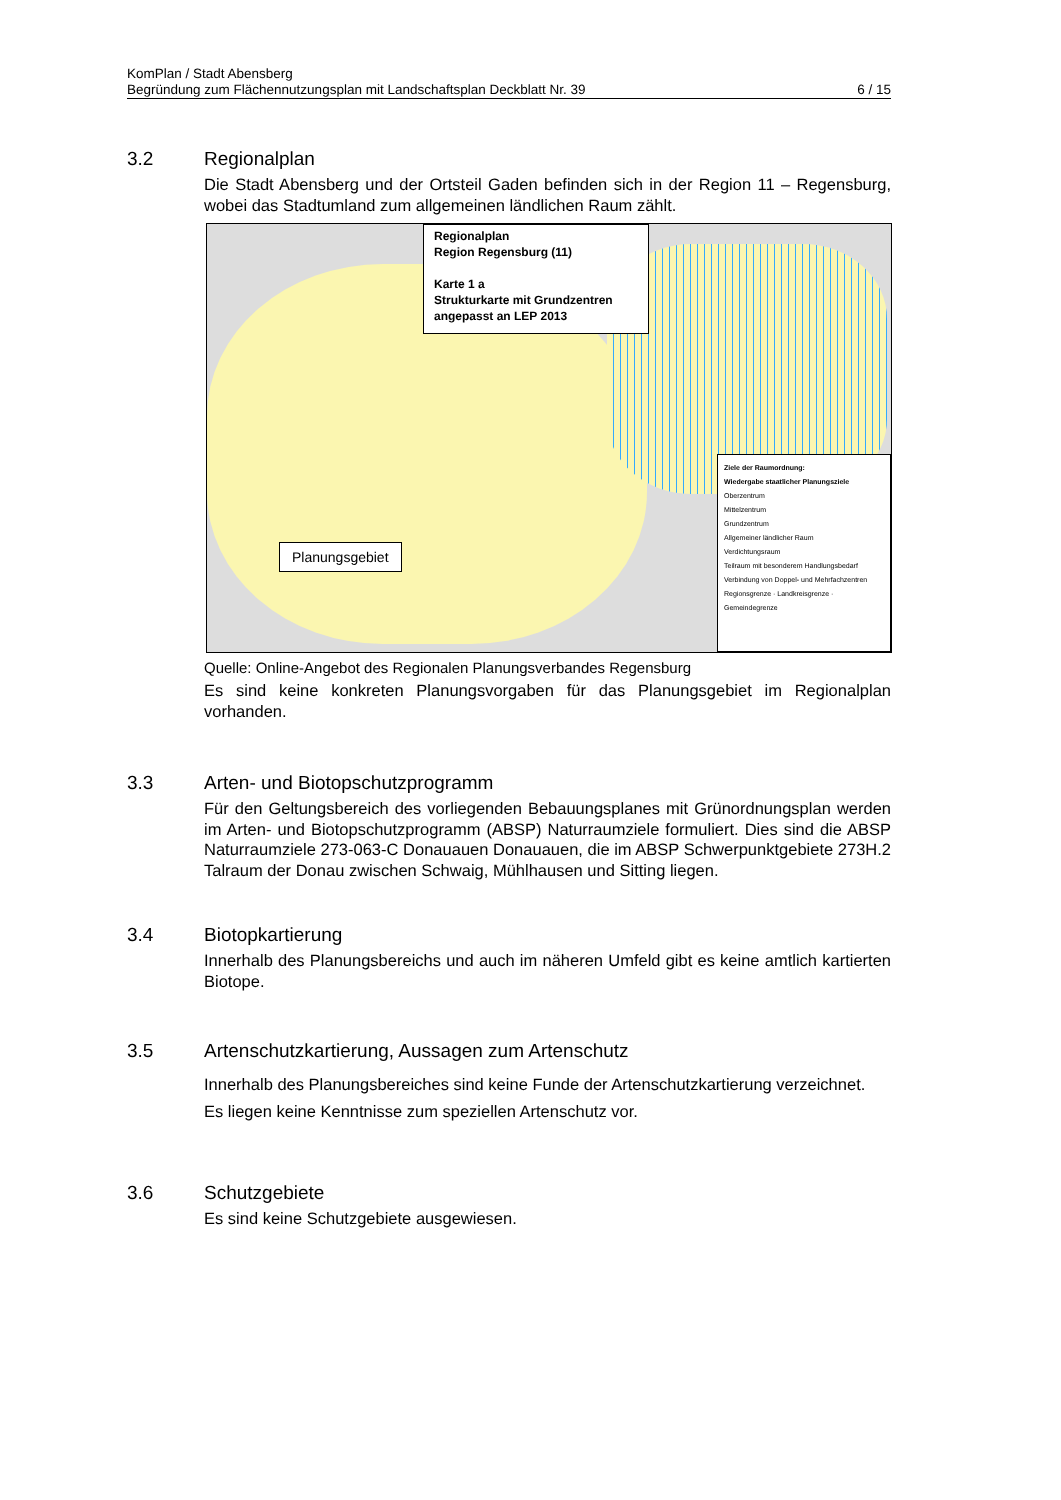KomPlan / Stadt Abensberg
Begründung zum Flächennutzungsplan mit Landschaftsplan Deckblatt Nr. 39 6 / 15
3.2
Regionalplan
Die Stadt Abensberg und der Ortsteil Gaden befinden sich in der Region 11 – Regensburg, wobei das Stadtumland zum allgemeinen ländlichen Raum zählt.
Regionalplan
Region Regensburg (11)
Karte 1 a
Strukturkarte mit Grundzentren
angepasst an LEP 2013
Planungsgebiet
Ziele der Raumordnung:
Wiedergabe staatlicher Planungsziele
Oberzentrum
Mittelzentrum
Grundzentrum
Allgemeiner ländlicher Raum
Verdichtungsraum
Teilraum mit besonderem Handlungsbedarf
Verbindung von Doppel- und Mehrfachzentren
Regionsgrenze · Landkreisgrenze · Gemeindegrenze
Quelle: Online-Angebot des Regionalen Planungsverbandes Regensburg
Es sind keine konkreten Planungsvorgaben für das Planungsgebiet im Regionalplan vorhanden.
3.3
Arten- und Biotopschutzprogramm
Für den Geltungsbereich des vorliegenden Bebauungsplanes mit Grünordnungsplan werden im Arten- und Biotopschutzprogramm (ABSP) Naturraumziele formuliert. Dies sind die ABSP Naturraumziele 273-063-C Donauauen Donauauen, die im ABSP Schwerpunktgebiete 273H.2 Talraum der Donau zwischen Schwaig, Mühlhausen und Sitting liegen.
3.4
Biotopkartierung
Innerhalb des Planungsbereichs und auch im näheren Umfeld gibt es keine amtlich kartierten Biotope.
3.5
Artenschutzkartierung, Aussagen zum Artenschutz
Innerhalb des Planungsbereiches sind keine Funde der Artenschutzkartierung verzeichnet.
Es liegen keine Kenntnisse zum speziellen Artenschutz vor.
3.6
Schutzgebiete
Es sind keine Schutzgebiete ausgewiesen.